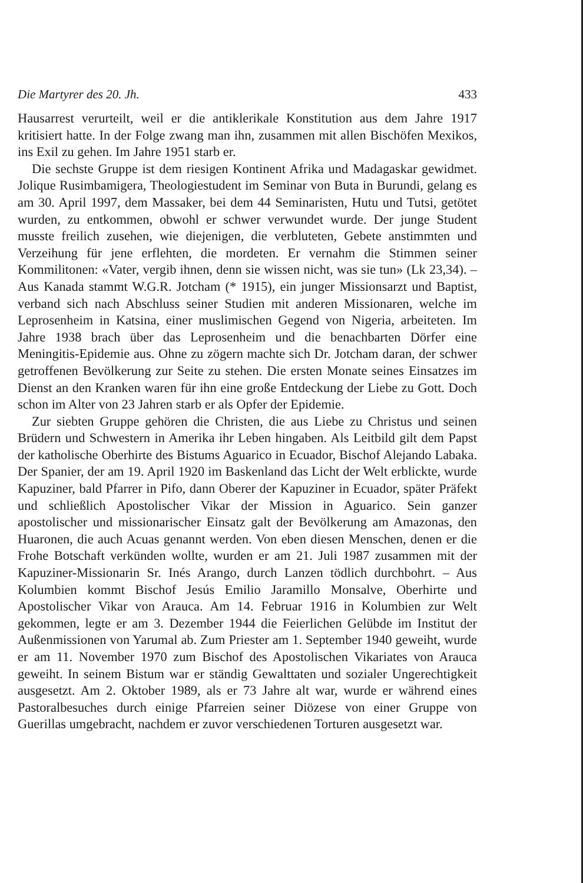Die Martyrer des 20. Jh. 433
Hausarrest verurteilt, weil er die antiklerikale Konstitution aus dem Jahre 1917 kritisiert hatte. In der Folge zwang man ihn, zusammen mit allen Bischöfen Mexikos, ins Exil zu gehen. Im Jahre 1951 starb er.
Die sechste Gruppe ist dem riesigen Kontinent Afrika und Madagaskar gewidmet. Jolique Rusimbamigera, Theologiestudent im Seminar von Buta in Burundi, gelang es am 30. April 1997, dem Massaker, bei dem 44 Seminaristen, Hutu und Tutsi, getötet wurden, zu entkommen, obwohl er schwer verwundet wurde. Der junge Student musste freilich zusehen, wie diejenigen, die verbluteten, Gebete anstimmten und Verzeihung für jene erflehten, die mordeten. Er vernahm die Stimmen seiner Kommilitonen: «Vater, vergib ihnen, denn sie wissen nicht, was sie tun» (Lk 23,34). – Aus Kanada stammt W.G.R. Jotcham (* 1915), ein junger Missionsarzt und Baptist, verband sich nach Abschluss seiner Studien mit anderen Missionaren, welche im Leprosenheim in Katsina, einer muslimischen Gegend von Nigeria, arbeiteten. Im Jahre 1938 brach über das Leprosenheim und die benachbarten Dörfer eine Meningitis-Epidemie aus. Ohne zu zögern machte sich Dr. Jotcham daran, der schwer getroffenen Bevölkerung zur Seite zu stehen. Die ersten Monate seines Einsatzes im Dienst an den Kranken waren für ihn eine große Entdeckung der Liebe zu Gott. Doch schon im Alter von 23 Jahren starb er als Opfer der Epidemie.
Zur siebten Gruppe gehören die Christen, die aus Liebe zu Christus und seinen Brüdern und Schwestern in Amerika ihr Leben hingaben. Als Leitbild gilt dem Papst der katholische Oberhirte des Bistums Aguarico in Ecuador, Bischof Alejando Labaka. Der Spanier, der am 19. April 1920 im Baskenland das Licht der Welt erblickte, wurde Kapuziner, bald Pfarrer in Pifo, dann Oberer der Kapuziner in Ecuador, später Präfekt und schließlich Apostolischer Vikar der Mission in Aguarico. Sein ganzer apostolischer und missionarischer Einsatz galt der Bevölkerung am Amazonas, den Huaronen, die auch Acuas genannt werden. Von eben diesen Menschen, denen er die Frohe Botschaft verkünden wollte, wurden er am 21. Juli 1987 zusammen mit der Kapuziner-Missionarin Sr. Inés Arango, durch Lanzen tödlich durchbohrt. – Aus Kolumbien kommt Bischof Jesús Emilio Jaramillo Monsalve, Oberhirte und Apostolischer Vikar von Arauca. Am 14. Februar 1916 in Kolumbien zur Welt gekommen, legte er am 3. Dezember 1944 die Feierlichen Gelübde im Institut der Außenmissionen von Yarumal ab. Zum Priester am 1. September 1940 geweiht, wurde er am 11. November 1970 zum Bischof des Apostolischen Vikariates von Arauca geweiht. In seinem Bistum war er ständig Gewalttaten und sozialer Ungerechtigkeit ausgesetzt. Am 2. Oktober 1989, als er 73 Jahre alt war, wurde er während eines Pastoralbesuches durch einige Pfarreien seiner Diözese von einer Gruppe von Guerillas umgebracht, nachdem er zuvor verschiedenen Torturen ausgesetzt war.